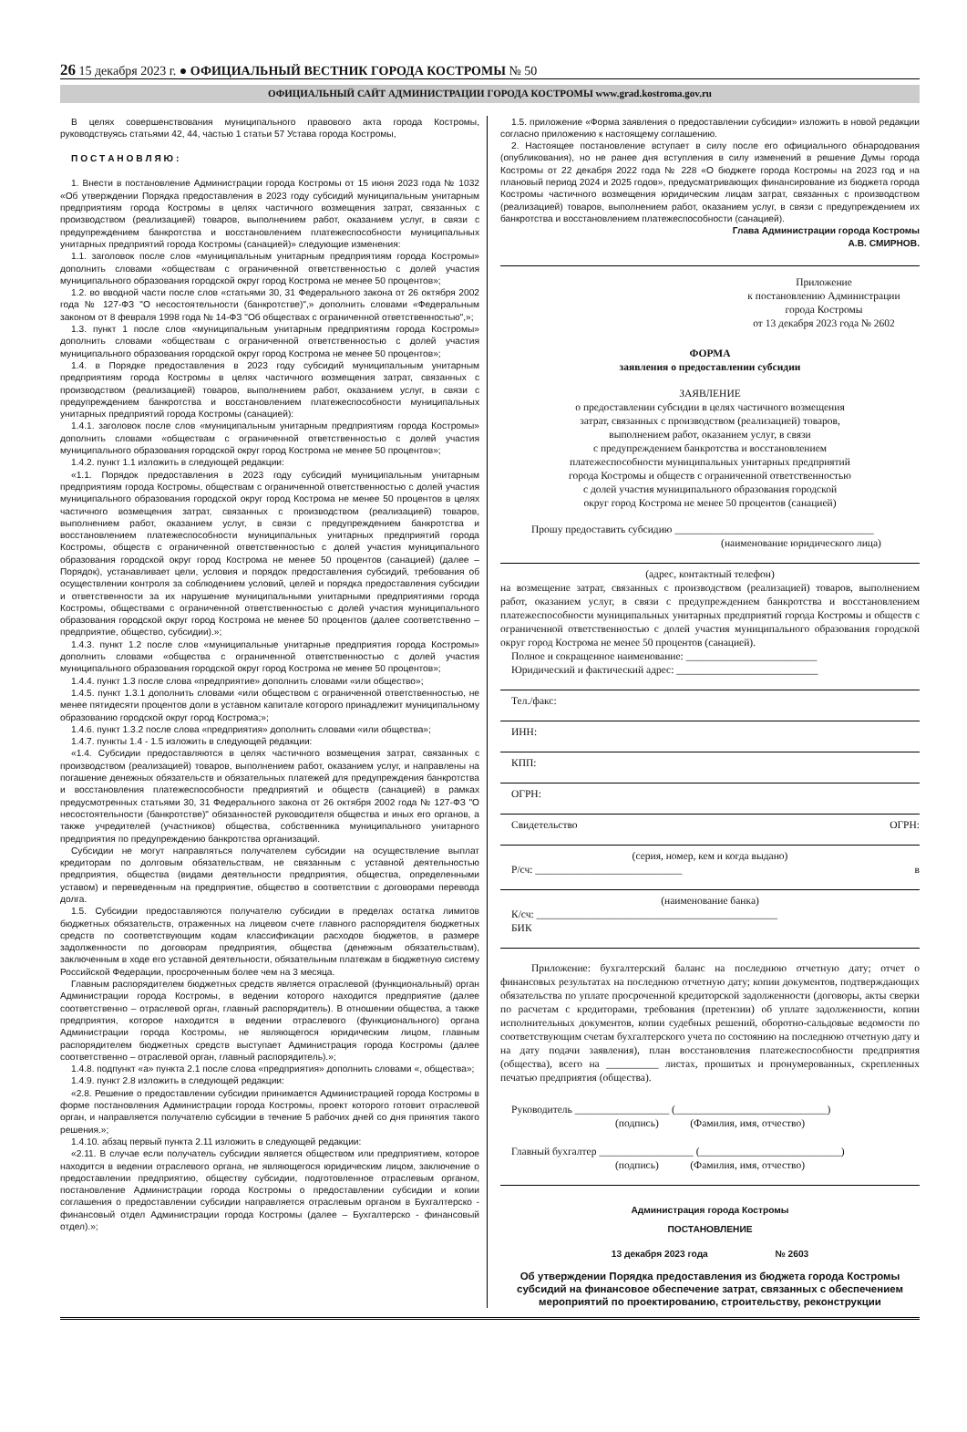26 15 декабря 2023 г. ● ОФИЦИАЛЬНЫЙ ВЕСТНИК ГОРОДА КОСТРОМЫ № 50
ОФИЦИАЛЬНЫЙ САЙТ АДМИНИСТРАЦИИ ГОРОДА КОСТРОМЫ www.grad.kostroma.gov.ru
В целях совершенствования муниципального правового акта города Костромы, руководствуясь статьями 42, 44, частью 1 статьи 57 Устава города Костромы,
П О С Т А Н О В Л Я Ю :
1. Внести в постановление Администрации города Костромы от 15 июня 2023 года № 1032 «Об утверждении Порядка предоставления в 2023 году субсидий муниципальным унитарным предприятиям города Костромы в целях частичного возмещения затрат, связанных с производством (реализацией) товаров, выполнением работ, оказанием услуг, в связи с предупреждением банкротства и восстановлением платежеспособности муниципальных унитарных предприятий города Костромы (санацией)» следующие изменения:
1.1. заголовок после слов «муниципальным унитарным предприятиям города Костромы» дополнить словами «обществам с ограниченной ответственностью с долей участия муниципального образования городской округ город Кострома не менее 50 процентов»;
1.2. во вводной части после слов «статьями 30, 31 Федерального закона от 26 октября 2002 года № 127-ФЗ "О несостоятельности (банкротстве)",» дополнить словами «Федеральным законом от 8 февраля 1998 года № 14-ФЗ "Об обществах с ограниченной ответственностью",»;
1.3. пункт 1 после слов «муниципальным унитарным предприятиям города Костромы» дополнить словами «обществам с ограниченной ответственностью с долей участия муниципального образования городской округ город Кострома не менее 50 процентов»;
1.4. в Порядке предоставления в 2023 году субсидий муниципальным унитарным предприятиям города Костромы в целях частичного возмещения затрат, связанных с производством (реализацией) товаров, выполнением работ, оказанием услуг, в связи с предупреждением банкротства и восстановлением платежеспособности муниципальных унитарных предприятий города Костромы (санацией):
1.4.1. заголовок после слов «муниципальным унитарным предприятиям города Костромы» дополнить словами «обществам с ограниченной ответственностью с долей участия муниципального образования городской округ город Кострома не менее 50 процентов»;
1.4.2. пункт 1.1 изложить в следующей редакции:
«1.1. Порядок предоставления в 2023 году субсидий муниципальным унитарным предприятиям города Костромы, обществам с ограниченной ответственностью с долей участия муниципального образования городской округ город Кострома не менее 50 процентов в целях частичного возмещения затрат, связанных с производством (реализацией) товаров, выполнением работ, оказанием услуг, в связи с предупреждением банкротства и восстановлением платежеспособности муниципальных унитарных предприятий города Костромы, обществ с ограниченной ответственностью с долей участия муниципального образования городской округ город Кострома не менее 50 процентов (санацией) (далее – Порядок), устанавливает цели, условия и порядок предоставления субсидий, требования об осуществлении контроля за соблюдением условий, целей и порядка предоставления субсидии и ответственности за их нарушение муниципальными унитарными предприятиями города Костромы, обществами с ограниченной ответственностью с долей участия муниципального образования городской округ город Кострома не менее 50 процентов (далее соответственно – предприятие, общество, субсидии).»;
1.4.3. пункт 1.2 после слов «муниципальные унитарные предприятия города Костромы» дополнить словами «общества с ограниченной ответственностью с долей участия муниципального образования городской округ город Кострома не менее 50 процентов»;
1.4.4. пункт 1.3 после слова «предприятие» дополнить словами «или общество»;
1.4.5. пункт 1.3.1 дополнить словами «или обществом с ограниченной ответственностью, не менее пятидесяти процентов доли в уставном капитале которого принадлежит муниципальному образованию городской округ город Кострома;»;
1.4.6. пункт 1.3.2 после слова «предприятия» дополнить словами «или общества»;
1.4.7. пункты 1.4 - 1.5 изложить в следующей редакции:
«1.4. Субсидии предоставляются в целях частичного возмещения затрат, связанных с производством (реализацией) товаров, выполнением работ, оказанием услуг, и направлены на погашение денежных обязательств и обязательных платежей для предупреждения банкротства и восстановления платежеспособности предприятий и обществ (санацией) в рамках предусмотренных статьями 30, 31 Федерального закона от 26 октября 2002 года № 127-ФЗ "О несостоятельности (банкротстве)" обязанностей руководителя общества и иных его органов, а также учредителей (участников) общества, собственника муниципального унитарного предприятия по предупреждению банкротства организаций.
Субсидии не могут направляться получателем субсидии на осуществление выплат кредиторам по долговым обязательствам, не связанным с уставной деятельностью предприятия, общества (видами деятельности предприятия, общества, определенными уставом) и переведенным на предприятие, общество в соответствии с договорами перевода долга.
1.5. Субсидии предоставляются получателю субсидии в пределах остатка лимитов бюджетных обязательств, отраженных на лицевом счете главного распорядителя бюджетных средств по соответствующим кодам классификации расходов бюджетов, в размере задолженности по договорам предприятия, общества (денежным обязательствам), заключенным в ходе его уставной деятельности, обязательным платежам в бюджетную систему Российской Федерации, просроченным более чем на 3 месяца.
Главным распорядителем бюджетных средств является отраслевой (функциональный) орган Администрации города Костромы, в ведении которого находится предприятие (далее соответственно – отраслевой орган, главный распорядитель). В отношении общества, а также предприятия, которое находится в ведении отраслевого (функционального) органа Администрации города Костромы, не являющегося юридическим лицом, главным распорядителем бюджетных средств выступает Администрация города Костромы (далее соответственно – отраслевой орган, главный распорядитель).»;
1.4.8. подпункт «а» пункта 2.1 после слова «предприятия» дополнить словами «, общества»;
1.4.9. пункт 2.8 изложить в следующей редакции:
«2.8. Решение о предоставлении субсидии принимается Администрацией города Костромы в форме постановления Администрации города Костромы, проект которого готовит отраслевой орган, и направляется получателю субсидии в течение 5 рабочих дней со дня принятия такого решения.»;
1.4.10. абзац первый пункта 2.11 изложить в следующей редакции:
«2.11. В случае если получатель субсидии является обществом или предприятием, которое находится в ведении отраслевого органа, не являющегося юридическим лицом, заключение о предоставлении предприятию, обществу субсидии, подготовленное отраслевым органом, постановление Администрации города Костромы о предоставлении субсидии и копии соглашения о предоставлении субсидии направляется отраслевым органом в Бухгалтерско - финансовый отдел Администрации города Костромы (далее – Бухгалтерско - финансовый отдел).»;
1.5. приложение «Форма заявления о предоставлении субсидии» изложить в новой редакции согласно приложению к настоящему соглашению.
2. Настоящее постановление вступает в силу после его официального обнародования (опубликования), но не ранее дня вступления в силу изменений в решение Думы города Костромы от 22 декабря 2022 года № 228 «О бюджете города Костромы на 2023 год и на плановый период 2024 и 2025 годов», предусматривающих финансирование из бюджета города Костромы частичного возмещения юридическим лицам затрат, связанных с производством (реализацией) товаров, выполнением работ, оказанием услуг, в связи с предупреждением их банкротства и восстановлением платежеспособности (санацией).
Глава Администрации города Костромы
А.В. СМИРНОВ.
Приложение
к постановлению Администрации
города Костромы
от 13 декабря 2023 года № 2602
ФОРМА
заявления о предоставлении субсидии
ЗАЯВЛЕНИЕ
о предоставлении субсидии в целях частичного возмещения
затрат, связанных с производством (реализацией) товаров,
выполнением работ, оказанием услуг, в связи
с предупреждением банкротства и восстановлением
платежеспособности муниципальных унитарных предприятий
города Костромы и обществ с ограниченной ответственностью
с долей участия муниципального образования городской
округ город Кострома не менее 50 процентов (санацией)
Прошу предоставить субсидию ______________________________________
(наименование юридического лица)
(адрес, контактный телефон)
на возмещение затрат, связанных с производством (реализацией) товаров, выполнением работ, оказанием услуг, в связи с предупреждением банкротства и восстановлением платежеспособности муниципальных унитарных предприятий города Костромы и обществ с ограниченной ответственностью с долей участия муниципального образования городской округ город Кострома не менее 50 процентов (санацией).
Полное и сокращенное наименование: _________________________
Юридический и фактический адрес: ___________________________
Тел./факс:
ИНН:
КПП:
ОГРН:
Свидетельство ОГРН:
(серия, номер, кем и когда выдано)
Р/сч: ____________________________ в
(наименование банка)
К/сч: ______________________________________________
БИК
Приложение: бухгалтерский баланс на последнюю отчетную дату; отчет о финансовых результатах на последнюю отчетную дату; копии документов, подтверждающих обязательства по уплате просроченной кредиторской задолженности (договоры, акты сверки по расчетам с кредиторами, требования (претензии) об уплате задолженности, копии исполнительных документов, копии судебных решений, оборотно-сальдовые ведомости по соответствующим счетам бухгалтерского учета по состоянию на последнюю отчетную дату и на дату подачи заявления), план восстановления платежеспособности предприятия (общества), всего на __________ листах, прошитых и пронумерованных, скрепленных печатью предприятия (общества).
Руководитель __________________ (_____________________________)
(подпись) (Фамилия, имя, отчество)
Главный бухгалтер __________________ (___________________________)
(подпись) (Фамилия, имя, отчество)
Администрация города Костромы
ПОСТАНОВЛЕНИЕ
13 декабря 2023 года № 2603
Об утверждении Порядка предоставления из бюджета города Костромы субсидий на финансовое обеспечение затрат, связанных с обеспечением мероприятий по проектированию, строительству, реконструкции